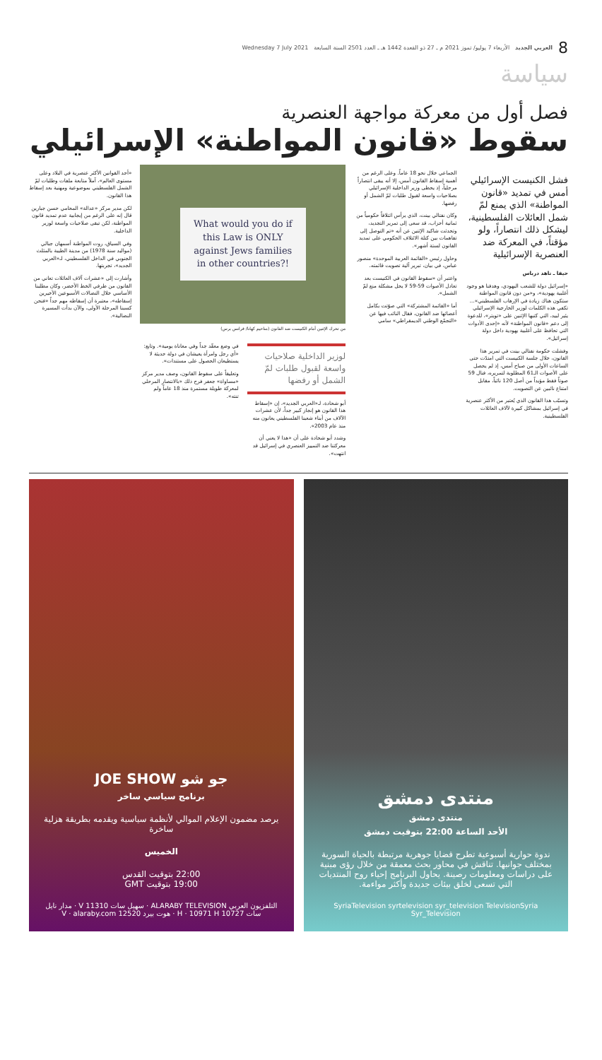8 العربي الجديد الأربعاء 7 يوليو/ تموز 2021 م ـ 27 ذو القعدة 1442 هـ ـ العدد 2501 السنة السابعة Wednesday 7 July 2021
سياسة
فصل أول من معركة مواجهة العنصرية
سقوط «قانون المواطنة» الإسرائيلي
فشل الكنيست الإسرائيلي أمس في تمديد «قانون المواطنة» الذي يمنع لمّ شمل العائلات الفلسطينية، ليشكل ذلك انتصاراً، ولو مؤقتاً، في المعركة ضد العنصرية الإسرائيلية
حيفا ـ ناهد درباس
«إسرائيل دولة للشعب اليهودي، وهدفنا هو وجود أغلبية يهودية»، و«من دون قانون المواطنة ستكون هناك زيادة في الإرهاب الفلسطيني»... تكفي هذه الكلمات لوزير الخارجية الإسرائيلي يئير لبيد، التي كتبها الإثنين على «تويتر»، للدعوة إلى دعم «قانون المواطنة» لأنه «إحدى الأدوات التي تحافظ على أغلبية يهودية داخل دولة إسرائيل».
وفشلت حكومة نفتالي بينت في تمرير هذا القانون، خلال جلسة الكنيست التي امتدّت حتى الساعات الأولى من صباح أمس، إذ لم يحصل على الأصوات الـ61 المطلوبة لتمريره، فنال 59 صوتاً فقط مؤيداً من أصل 120 نائباً، مقابل امتناع نائبين عن التصويت.
وتسبّب هذا القانون الذي يُعتبر من الأكثر عنصرية في إسرائيل بمشاكل كبيرة لآلاف العائلات الفلسطينية.
الجماعي خلال نحو 18 عاماً. وعلى الرغم من أهمية إسقاط القانون أمس، إلا أنه يبقى انتصاراً مرحلياً، إذ يحظى وزير الداخلية الإسرائيلي بصلاحيات واسعة لقبول طلبات لمّ الشمل أو رفضها.
وكان نفتالي بينت، الذي يرأس ائتلافاً حكومياً من ثمانية أحزاب، قد سعى إلى تمرير التجديد، وتحدثت شاكيد الإثنين عن أنه «تم التوصل إلى تفاهمات بين كتلة الائتلاف الحكومي على تمديد القانون لستة أشهر».
وحاول رئيس «القائمة العربية الموحدة» منصور عباس، في بيان، تبرير آلية تصويت قائمته.
واعتبر أن «سقوط القانون في الكنيست بعد تعادل الأصوات 59-59 لا يحل مشكلة منع لمّ الشمل».
أما «القائمة المشتركة» التي صوّتت بكامل أعضائها ضد القانون، فقال النائب فيها عن «التجمّع الوطني الديمقراطي» سامي
What would you do if this Law is ONLY against Jews families in other countries?!
من تحرك الإثنين أمام الكنيست ضد القانون (مناحيم كهانا/ فرانس برس)
لوزير الداخلية صلاحيات واسعة لقبول طلبات لمّ الشمل أو رفضها
أبو شحادة، لـ«العربي الجديد»، إن «إسقاط هذا القانون هو إنجاز كبير جداً، لأن عشرات الآلاف من أبناء شعبنا الفلسطيني يعانون منه منذ عام 2003».
وشدد أبو شحادة على أن «هذا لا يعني أن معركتنا ضد التمييز العنصري في إسرائيل قد انتهت».
في وضع معقّد جداً وفي معاناة يومية». وتابع: «أي رجل وامرأة يعيشان في دولة حديثة لا يستطيعان الحصول على مستندات».
وتعليقاً على سقوط القانون، وصف مدير مركز «مساواة» جعفر فرح ذلك «بالانتصار المرحلي لمعركة طويلة مستمرة منذ 18 عاماً ولم تنته».
«أحد القوانين الأكثر عنصرية في البلاد وعلى مستوى العالم»، آملاً متابعة ملفات وطلبات لمّ الشمل الفلسطيني بموضوعية ومهنية بعد إسقاط هذا القانون.
لكن مدير مركز «عدالة» المحامي حسن جبارين قال إنه على الرغم من إيجابية عدم تمديد قانون المواطنة، لكن تبقى صلاحيات واسعة لوزير الداخلية.
وفي السياق، روت المواطنة أسمهان جبالي (مواليد سنة 1978) من مدينة الطيبة بالمثلث الجنوبي في الداخل الفلسطيني، لـ«العربي الجديد»، تجربتها.
وأشارت إلى «عشرات آلاف العائلات تعاني من القانون من طرفي الخط الأخضر، وكان مطلبنا الأساسي خلال النضالات الأسبوعين الأخيرين إسقاطه»، معتبرة أن إسقاطه مهم جداً «فنحن كسبنا المرحلة الأولى، والآن بدأت المسيرة النضالية».
منتدى دمشق
منتدى دمشق
الأحد الساعة 22:00 بتوقيت دمشق
ندوة حوارية أسبوعية تطرح قضايا جوهرية مرتبطة بالحياة السورية بمختلف جوانبها. تناقش في محاور بحث معمقة من خلال رؤى مبنية على دراسات ومعلومات رصينة. يحاول البرنامج إحياء روح المنتديات التي تسعى لخلق بيئات جديدة وأكثر مواءمة.
SyriaTelevision syrtelevision syr_television TelevisionSyria Syr_Television
جو شو JOE SHOW
برنامج سياسي ساخر
يرصد مضمون الإعلام الموالي لأنظمة سياسية ويقدمه بطريقة هزلية ساخرة
الخميس
22:00 بتوقيت القدس
19:00 بتوقيت GMT
التلفزيون العربي ALARABY TELEVISION · سهيل سات 11310 V · مدار نايل سات 10727 H · 10971 H · هوت بيرد 12520 V · alaraby.com